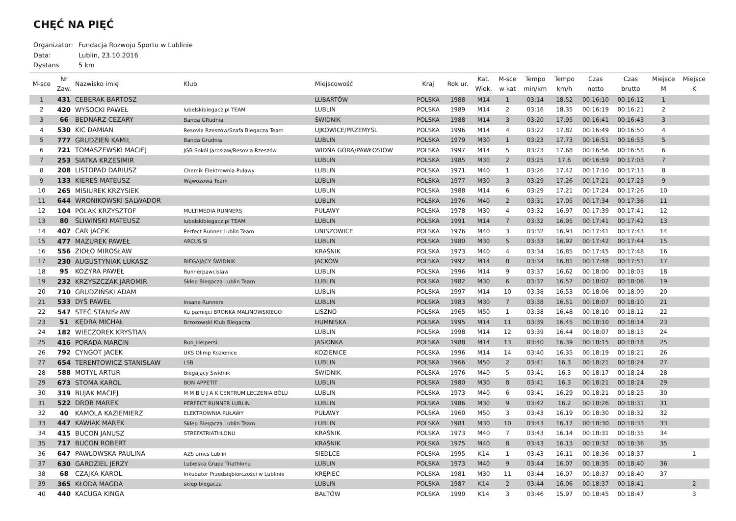CHĘĆ NA PIĘĆ
Organizator: Fundacja Rozwoju Sportu w Lublinie
Data: Lublin, 23.10.2016
Dystans 5 km
| M-sce | Nr Zaw. | Nazwisko imię | Klub | Miejscowość | Kraj | Rok ur. | Kat. Wiek. | M-sce w kat | Tempo min/km | Tempo km/h | Czas netto | Czas brutto | Miejsce M | Miejsce K |
| --- | --- | --- | --- | --- | --- | --- | --- | --- | --- | --- | --- | --- | --- | --- |
| 1 | 431 | CEBERAK BARTOSZ | | LUBARTÓW | POLSKA | 1988 | M14 | 1 | 03:14 | 18.52 | 00:16:10 | 00:16:12 | 1 | |
| 2 | 420 | WYSOCKI PAWEŁ | lubelskibiegacz.pl TEAM | LUBLIN | POLSKA | 1989 | M14 | 2 | 03:16 | 18.35 | 00:16:19 | 00:16:21 | 2 | |
| 3 | 66 | BEDNARZ CEZARY | Banda GRudnia | ŚWIDNIK | POLSKA | 1988 | M14 | 3 | 03:20 | 17.95 | 00:16:41 | 00:16:43 | 3 | |
| 4 | 530 | KIC DAMIAN | Resovia Rzeszów/Szafa Biegacza Team | UJKOWICE/PRZEMYŚL | POLSKA | 1996 | M14 | 4 | 03:22 | 17.82 | 00:16:49 | 00:16:50 | 4 | |
| 5 | 777 | GRUDZIEŃ KAMIL | Banda Grudnia | LUBLIN | POLSKA | 1979 | M30 | 1 | 03:23 | 17.73 | 00:16:51 | 00:16:55 | 5 | |
| 6 | 721 | TOMASZEWSKI MACIEJ | JGB Sokół Jarosław/Resovia Rzeszów | WIDNA GÓRA/PAWŁOSIÓW | POLSKA | 1997 | M14 | 5 | 03:23 | 17.68 | 00:16:56 | 00:16:58 | 6 | |
| 7 | 253 | SIATKA KRZESIMIR | | LUBLIN | POLSKA | 1985 | M30 | 2 | 03:25 | 17.6 | 00:16:59 | 00:17:03 | 7 | |
| 8 | 208 | LISTOPAD DARIUSZ | Chemik Elektrownia Puławy | LUBLIN | POLSKA | 1971 | M40 | 1 | 03:26 | 17.42 | 00:17:10 | 00:17:13 | 8 | |
| 9 | 133 | KIEREŚ MATEUSZ | Wąwozowa Team | LUBLIN | POLSKA | 1977 | M30 | 3 | 03:29 | 17.26 | 00:17:21 | 00:17:23 | 9 | |
| 10 | 265 | MISIUREK KRZYSIEK | | LUBLIN | POLSKA | 1988 | M14 | 6 | 03:29 | 17.21 | 00:17:24 | 00:17:26 | 10 | |
| 11 | 644 | WRONIKOWSKI SALWADOR | | LUBLIN | POLSKA | 1976 | M40 | 2 | 03:31 | 17.05 | 00:17:34 | 00:17:36 | 11 | |
| 12 | 104 | POLAK KRZYSZTOF | MULTIMEDIA RUNNERS | PUŁAWY | POLSKA | 1978 | M30 | 4 | 03:32 | 16.97 | 00:17:39 | 00:17:41 | 12 | |
| 13 | 80 | ŚLIWIŃSKI MATEUSZ | lubelskibiegacz.pl TEAM | LUBLIN | POLSKA | 1991 | M14 | 7 | 03:32 | 16.95 | 00:17:41 | 00:17:42 | 13 | |
| 14 | 407 | CAR JACEK | Perfect Runner Lublin Team | UNISZOWICE | POLSKA | 1976 | M40 | 3 | 03:32 | 16.93 | 00:17:41 | 00:17:43 | 14 | |
| 15 | 477 | MAZUREK PAWEŁ | ARCUS SI | LUBLIN | POLSKA | 1980 | M30 | 5 | 03:33 | 16.92 | 00:17:42 | 00:17:44 | 15 | |
| 16 | 556 | ZIOŁO MIROSŁAW | | KRAŚNIK | POLSKA | 1973 | M40 | 4 | 03:34 | 16.85 | 00:17:45 | 00:17:48 | 16 | |
| 17 | 230 | AUGUSTYNIAK ŁUKASZ | BIEGAJĄCY ŚWIDNIK | JACKÓW | POLSKA | 1992 | M14 | 8 | 03:34 | 16.81 | 00:17:48 | 00:17:51 | 17 | |
| 18 | 95 | KOZYRA PAWEŁ | Runnerpawcislaw | LUBLIN | POLSKA | 1996 | M14 | 9 | 03:37 | 16.62 | 00:18:00 | 00:18:03 | 18 | |
| 19 | 232 | KRZYSZCZAK JAROMIR | Sklep Biegacza Lublin Team | LUBLIN | POLSKA | 1982 | M30 | 6 | 03:37 | 16.57 | 00:18:02 | 00:18:06 | 19 | |
| 20 | 710 | GRUDZIŃSKI ADAM | | LUBLIN | POLSKA | 1997 | M14 | 10 | 03:38 | 16.53 | 00:18:06 | 00:18:09 | 20 | |
| 21 | 533 | DYŚ PAWEŁ | Insane Runners | LUBLIN | POLSKA | 1983 | M30 | 7 | 03:38 | 16.51 | 00:18:07 | 00:18:10 | 21 | |
| 22 | 547 | STEĆ STANISŁAW | Ku pamięci BRONKA MALINOWSKIEGO | LISZNO | POLSKA | 1965 | M50 | 1 | 03:38 | 16.48 | 00:18:10 | 00:18:12 | 22 | |
| 23 | 51 | KĘDRA MICHAŁ | Brzozowski Klub Biegacza | HUMNISKA | POLSKA | 1995 | M14 | 11 | 03:39 | 16.45 | 00:18:10 | 00:18:14 | 23 | |
| 24 | 182 | WIECZOREK KRYSTIAN | | LUBLIN | POLSKA | 1998 | M14 | 12 | 03:39 | 16.44 | 00:18:07 | 00:18:15 | 24 | |
| 25 | 416 | PORADA MARCIN | Run_Helpersi | JASIONKA | POLSKA | 1988 | M14 | 13 | 03:40 | 16.39 | 00:18:15 | 00:18:18 | 25 | |
| 26 | 792 | CYNGOT JACEK | UKS Olimp Kozienice | KOZIENICE | POLSKA | 1996 | M14 | 14 | 03:40 | 16.35 | 00:18:19 | 00:18:21 | 26 | |
| 27 | 654 | TERENTOWICZ STANISŁAW | LSB | LUBLIN | POLSKA | 1966 | M50 | 2 | 03:41 | 16.3 | 00:18:21 | 00:18:24 | 27 | |
| 28 | 588 | MOTYL ARTUR | Biegający Świdnik | ŚWIDNIK | POLSKA | 1976 | M40 | 5 | 03:41 | 16.3 | 00:18:17 | 00:18:24 | 28 | |
| 29 | 673 | STOMA KAROL | BON APPETIT | LUBLIN | POLSKA | 1980 | M30 | 8 | 03:41 | 16.3 | 00:18:21 | 00:18:24 | 29 | |
| 30 | 319 | BUJAK MACIEJ | M M B U J A K CENTRUM LECZENIA BÓLU | LUBLIN | POLSKA | 1973 | M40 | 6 | 03:41 | 16.29 | 00:18:21 | 00:18:25 | 30 | |
| 31 | 522 | DROB MAREK | PERFECT RUNNER LUBLIN | LUBLIN | POLSKA | 1986 | M30 | 9 | 03:42 | 16.2 | 00:18:26 | 00:18:31 | 31 | |
| 32 | 40 | KAMOLA KAZIEMIERZ | ELEKTROWNIA PUŁAWY | PUŁAWY | POLSKA | 1960 | M50 | 3 | 03:43 | 16.19 | 00:18:30 | 00:18:32 | 32 | |
| 33 | 447 | KAWIAK MAREK | Sklep Biegacza Lublin Team | LUBLIN | POLSKA | 1981 | M30 | 10 | 03:43 | 16.17 | 00:18:30 | 00:18:33 | 33 | |
| 34 | 415 | BUCOŃ JANUSZ | STREFATRIATHLONU | KRAŚNIK | POLSKA | 1973 | M40 | 7 | 03:43 | 16.14 | 00:18:31 | 00:18:35 | 34 | |
| 35 | 717 | BUCOŃ ROBERT | | KRAŚNIK | POLSKA | 1975 | M40 | 8 | 03:43 | 16.13 | 00:18:32 | 00:18:36 | 35 | |
| 36 | 647 | PAWŁOWSKA PAULINA | AZS umcs Lublin | SIEDLCE | POLSKA | 1995 | K14 | 1 | 03:43 | 16.11 | 00:18:36 | 00:18:37 | | 1 |
| 37 | 630 | GARDZIEL JERZY | Lubelska Grupa Triathlonu | LUBLIN | POLSKA | 1973 | M40 | 9 | 03:44 | 16.07 | 00:18:35 | 00:18:40 | 36 | |
| 38 | 68 | CZAJKA KAROL | Inkubator Przedsiębiorczości w Lublinie | KRĘPIEC | POLSKA | 1981 | M30 | 11 | 03:44 | 16.07 | 00:18:37 | 00:18:40 | 37 | |
| 39 | 365 | KŁODA MAGDA | sklep biegacza | LUBLIN | POLSKA | 1987 | K14 | 2 | 03:44 | 16.06 | 00:18:37 | 00:18:41 | | 2 |
| 40 | 440 | KACUGA KINGA | | BAŁTÓW | POLSKA | 1990 | K14 | 3 | 03:46 | 15.97 | 00:18:45 | 00:18:47 | | 3 |